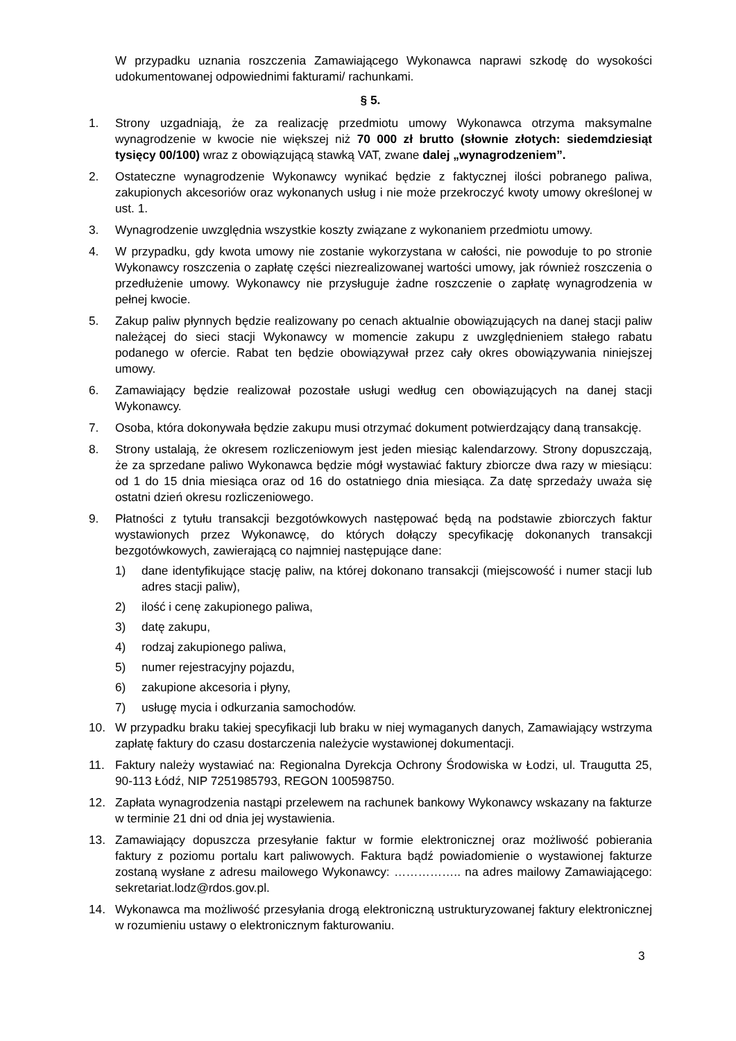W przypadku uznania roszczenia Zamawiającego Wykonawca naprawi szkodę do wysokości udokumentowanej odpowiednimi fakturami/ rachunkami.
§ 5.
1. Strony uzgadniają, że za realizację przedmiotu umowy Wykonawca otrzyma maksymalne wynagrodzenie w kwocie nie większej niż 70 000 zł brutto (słownie złotych: siedemdziesiąt tysięcy 00/100) wraz z obowiązującą stawką VAT, zwane dalej „wynagrodzeniem”.
2. Ostateczne wynagrodzenie Wykonawcy wynikać będzie z faktycznej ilości pobranego paliwa, zakupionych akcesoriów oraz wykonanych usług i nie może przekroczyć kwoty umowy określonej w ust. 1.
3. Wynagrodzenie uwzględnia wszystkie koszty związane z wykonaniem przedmiotu umowy.
4. W przypadku, gdy kwota umowy nie zostanie wykorzystana w całości, nie powoduje to po stronie Wykonawcy roszczenia o zapłatę części niezrealizowanej wartości umowy, jak również roszczenia o przedłużenie umowy. Wykonawcy nie przysługuje żadne roszczenie o zapłatę wynagrodzenia w pełnej kwocie.
5. Zakup paliw płynnych będzie realizowany po cenach aktualnie obowiązujących na danej stacji paliw należącej do sieci stacji Wykonawcy w momencie zakupu z uwzględnieniem stałego rabatu podanego w ofercie. Rabat ten będzie obowiązywał przez cały okres obowiązywania niniejszej umowy.
6. Zamawiający będzie realizował pozostałe usługi według cen obowiązujących na danej stacji Wykonawcy.
7. Osoba, która dokonywała będzie zakupu musi otrzymać dokument potwierdzający daną transakcję.
8. Strony ustalają, że okresem rozliczeniowym jest jeden miesiąc kalendarzowy. Strony dopuszczają, że za sprzedane paliwo Wykonawca będzie mógł wystawiać faktury zbiorcze dwa razy w miesiącu: od 1 do 15 dnia miesiąca oraz od 16 do ostatniego dnia miesiąca. Za datę sprzedaży uważa się ostatni dzień okresu rozliczeniowego.
9. Płatności z tytułu transakcji bezgotówkowych następować będą na podstawie zbiorczych faktur wystawionych przez Wykonawcę, do których dołączy specyfikację dokonanych transakcji bezgotówkowych, zawierającą co najmniej następujące dane:
1) dane identyfikujące stację paliw, na której dokonano transakcji (miejscowość i numer stacji lub adres stacji paliw),
2) ilość i cenę zakupionego paliwa,
3) datę zakupu,
4) rodzaj zakupionego paliwa,
5) numer rejestracyjny pojazdu,
6) zakupione akcesoria i płyny,
7) usługę mycia i odkurzania samochodów.
10. W przypadku braku takiej specyfikacji lub braku w niej wymaganych danych, Zamawiający wstrzyma zapłatę faktury do czasu dostarczenia należycie wystawionej dokumentacji.
11. Faktury należy wystawiać na: Regionalna Dyrekcja Ochrony Środowiska w Łodzi, ul. Traugutta 25, 90-113 Łódź, NIP 7251985793, REGON 100598750.
12. Zapłata wynagrodzenia nastąpi przelewem na rachunek bankowy Wykonawcy wskazany na fakturze w terminie 21 dni od dnia jej wystawienia.
13. Zamawiający dopuszcza przesyłanie faktur w formie elektronicznej oraz możliwość pobierania faktury z poziomu portalu kart paliwowych. Faktura bądź powiadomienie o wystawionej fakturze zostaną wysłane z adresu mailowego Wykonawcy: …………….. na adres mailowy Zamawiającego: sekretariat.lodz@rdos.gov.pl.
14. Wykonawca ma możliwość przesyłania drogą elektroniczną ustrukturyzowanej faktury elektronicznej w rozumieniu ustawy o elektronicznym fakturowaniu.
3